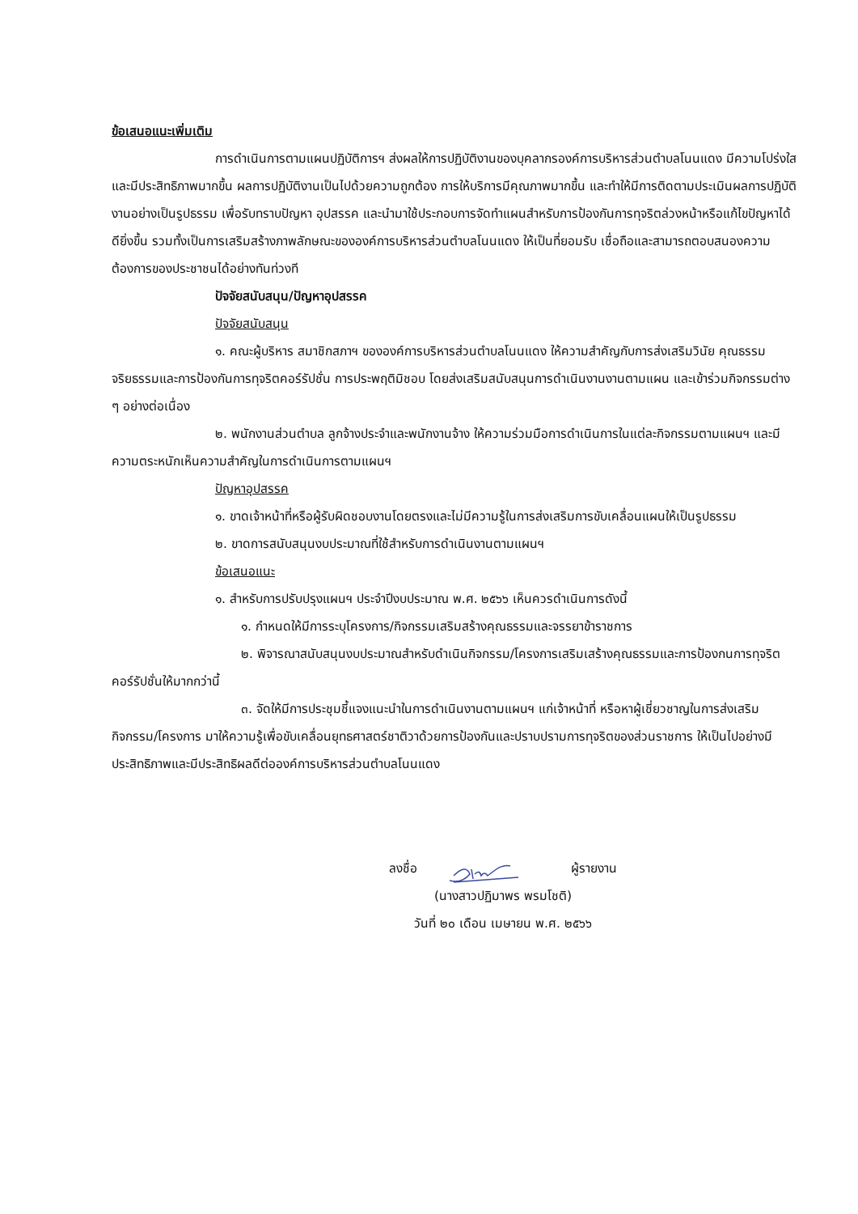ข้อเสนอแนะเพิ่มเติม
การดำเนินการตามแผนปฏิบัติการฯ ส่งผลให้การปฏิบัติงานของบุคลากรองค์การบริหารส่วนตำบลโนนแดง มีความโปร่งใส และมีประสิทธิภาพมากขึ้น ผลการปฏิบัติงานเป็นไปด้วยความถูกต้อง การให้บริการมีคุณภาพมากขึ้น และทำให้มีการติดตามประเมินผลการปฏิบัติงานอย่างเป็นรูปธรรม เพื่อรับทราบปัญหา อุปสรรค และนำมาใช้ประกอบการจัดทำแผนสำหรับการป้องกันการทุจริตล่วงหน้าหรือแก้ไขปัญหาได้ดียิ่งขึ้น รวมทั้งเป็นการเสริมสร้างภาพลักษณะขององค์การบริหารส่วนตำบลโนนแดง ให้เป็นที่ยอมรับ เชื่อถือและสามารถตอบสนองความต้องการของประชาชนได้อย่างทันท่วงที
ปัจจัยสนับสนุน/ปัญหาอุปสรรค
ปัจจัยสนับสนุน
๑. คณะผู้บริหาร สมาชิกสภาฯ ขององค์การบริหารส่วนตำบลโนนแดง ให้ความสำคัญกับการส่งเสริมวินัย คุณธรรม จริยธรรมและการป้องกันการทุจริตคอร์รัปชั่น การประพฤติมิชอบ โดยส่งเสริมสนับสนุนการดำเนินงานงานตามแผน และเข้าร่วมกิจกรรมต่าง ๆ อย่างต่อเนื่อง
๒. พนักงานส่วนตำบล ลูกจ้างประจำและพนักงานจ้าง ให้ความร่วมมือการดำเนินการในแต่ละกิจกรรมตามแผนฯ และมีความตระหนักเห็นความสำคัญในการดำเนินการตามแผนฯ
ปัญหาอุปสรรค
๑. ขาดเจ้าหน้าที่หรือผู้รับผิดชอบงานโดยตรงและไม่มีความรู้ในการส่งเสริมการขับเคลื่อนแผนให้เป็นรูปธรรม
๒. ขาดการสนับสนุนงบประมาณที่ใช้สำหรับการดำเนินงานตามแผนฯ
ข้อเสนอแนะ
๑. สำหรับการปรับปรุงแผนฯ ประจำปีงบประมาณ พ.ศ. ๒๕๖๖ เห็นควรดำเนินการดังนี้
๑. กำหนดให้มีการระบุโครงการ/กิจกรรมเสริมสร้างคุณธรรมและจรรยาข้าราชการ
๒. พิจารณาสนับสนุนงบประมาณสำหรับดำเนินกิจกรรม/โครงการเสริมเสร้างคุณธรรมและการป้องกนการทุจริตคอร์รัปชั่นให้มากกว่านี้
๓. จัดให้มีการประชุมชี้แจงแนะนำในการดำเนินงานตามแผนฯ แก่เจ้าหน้าที่ หรือหาผู้เชี่ยวชาญในการส่งเสริมกิจกรรม/โครงการ มาให้ความรู้เพื่อขับเคลื่อนยุทธศาสตร์ชาติวาด้วยการป้องกันและปราบปรามการทุจริตของส่วนราชการ ให้เป็นไปอย่างมีประสิทธิภาพและมีประสิทธิผลดีต่อองค์การบริหารส่วนตำบลโนนแดง
ลงชื่อ ผู้รายงาน
(นางสาวปฏิมาพร พรมโชติ)
วันที่ ๒๐ เดือน เมษายน พ.ศ. ๒๕๖๖